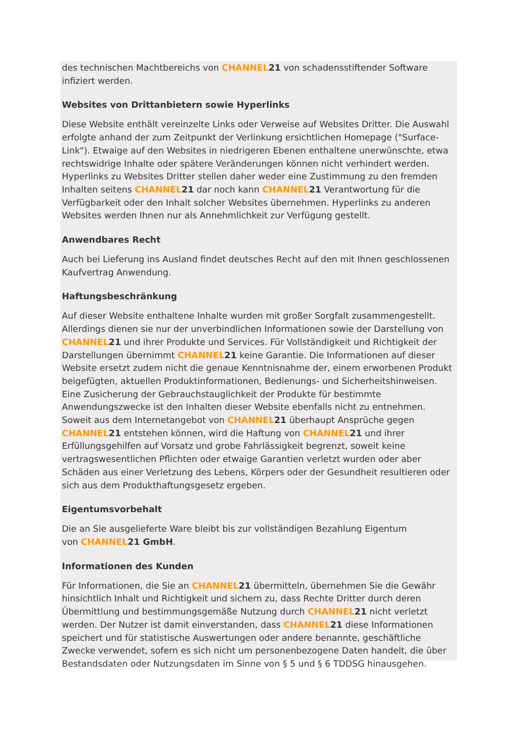des technischen Machtbereichs von CHANNEL 21 von schadensstiftender Software infiziert werden.
Websites von Drittanbietern sowie Hyperlinks
Diese Website enthält vereinzelte Links oder Verweise auf Websites Dritter. Die Auswahl erfolgte anhand der zum Zeitpunkt der Verlinkung ersichtlichen Homepage ("Surface-Link"). Etwaige auf den Websites in niedrigeren Ebenen enthaltene unerwünschte, etwa rechtswidrige Inhalte oder spätere Veränderungen können nicht verhindert werden. Hyperlinks zu Websites Dritter stellen daher weder eine Zustimmung zu den fremden Inhalten seitens CHANNEL 21 dar noch kann CHANNEL 21 Verantwortung für die Verfügbarkeit oder den Inhalt solcher Websites übernehmen. Hyperlinks zu anderen Websites werden Ihnen nur als Annehmlichkeit zur Verfügung gestellt.
Anwendbares Recht
Auch bei Lieferung ins Ausland findet deutsches Recht auf den mit Ihnen geschlossenen Kaufvertrag Anwendung.
Haftungsbeschränkung
Auf dieser Website enthaltene Inhalte wurden mit großer Sorgfalt zusammengestellt. Allerdings dienen sie nur der unverbindlichen Informationen sowie der Darstellung von CHANNEL 21 und ihrer Produkte und Services. Für Vollständigkeit und Richtigkeit der Darstellungen übernimmt CHANNEL 21 keine Garantie. Die Informationen auf dieser Website ersetzt zudem nicht die genaue Kenntnisnahme der, einem erworbenen Produkt beigefügten, aktuellen Produktinformationen, Bedienungs- und Sicherheitshinweisen. Eine Zusicherung der Gebrauchstauglichkeit der Produkte für bestimmte Anwendungszwecke ist den Inhalten dieser Website ebenfalls nicht zu entnehmen. Soweit aus dem Internetangebot von CHANNEL 21 überhaupt Ansprüche gegen CHANNEL 21 entstehen können, wird die Haftung von CHANNEL 21 und ihrer Erfüllungsgehilfen auf Vorsatz und grobe Fahrlässigkeit begrenzt, soweit keine vertragswesentlichen Pflichten oder etwaige Garantien verletzt wurden oder aber Schäden aus einer Verletzung des Lebens, Körpers oder der Gesundheit resultieren oder sich aus dem Produkthaftungsgesetz ergeben.
Eigentumsvorbehalt
Die an Sie ausgelieferte Ware bleibt bis zur vollständigen Bezahlung Eigentum
von CHANNEL 21 GmbH.
Informationen des Kunden
Für Informationen, die Sie an CHANNEL 21 übermitteln, übernehmen Sie die Gewähr hinsichtlich Inhalt und Richtigkeit und sichern zu, dass Rechte Dritter durch deren Übermittlung und bestimmungsgemäße Nutzung durch CHANNEL 21 nicht verletzt werden. Der Nutzer ist damit einverstanden, dass CHANNEL 21 diese Informationen speichert und für statistische Auswertungen oder andere benannte, geschäftliche Zwecke verwendet, sofern es sich nicht um personenbezogene Daten handelt, die über Bestandsdaten oder Nutzungsdaten im Sinne von § 5 und § 6 TDDSG hinausgehen.